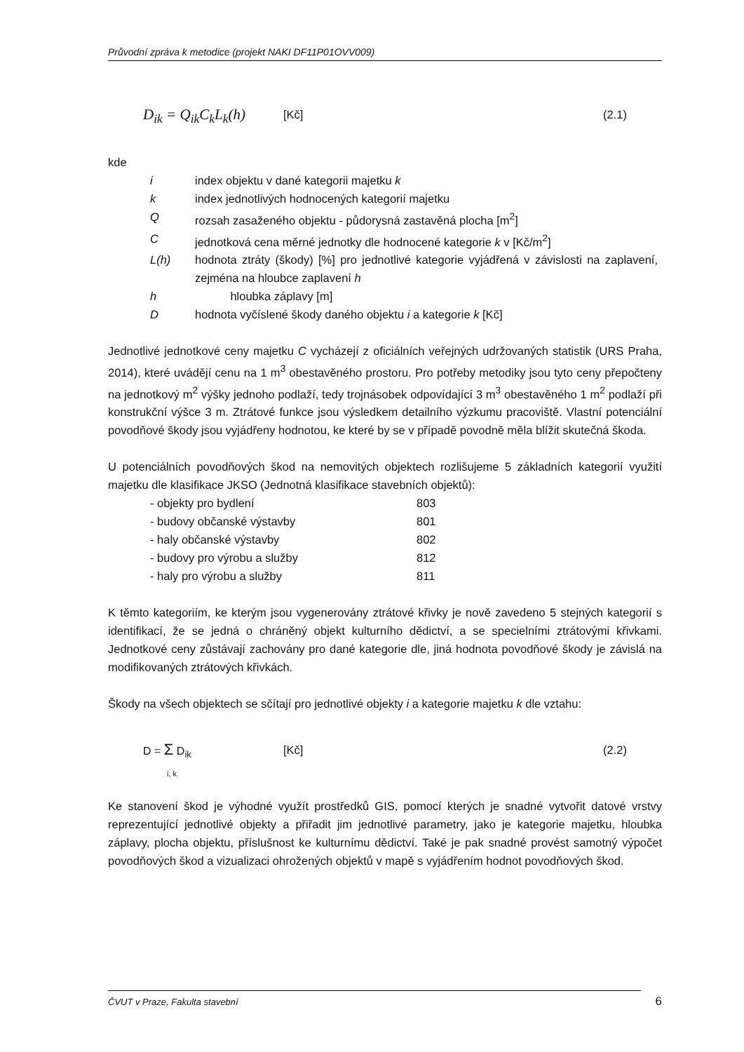Průvodní zpráva k metodice (projekt NAKI DF11P01OVV009)
D<sub>ik</sub> = Q<sub>ik</sub>C<sub>k</sub>L<sub>k</sub>(h) [Kč] (2.1)
kde
| i | index objektu v dané kategorii majetku k |
| k | index jednotlivých hodnocených kategorií majetku |
| Q | rozsah zasaženého objektu - půdorysná zastavěná plocha [m<sup>2</sup>] |
| C | jednotková cena měrné jednotky dle hodnocené kategorie k v [Kč/m<sup>2</sup>] |
| L(h) | hodnota ztráty (škody) [%] pro jednotlivé kategorie vyjádřená v závislosti na zaplavení, zejména na hloubce zaplavení h |
| h | hloubka záplavy [m] |
| D | hodnota vyčíslené škody daného objektu i a kategorie k [Kč] |
Jednotlivé jednotkové ceny majetku C vycházejí z oficiálních veřejných udržovaných statistik (URS Praha, 2014), které uvádějí cenu na 1 m<sup>3</sup> obestavěného prostoru. Pro potřeby metodiky jsou tyto ceny přepočteny na jednotkový m<sup>2</sup> výšky jednoho podlaží, tedy trojnásobek odpovídající 3 m<sup>3</sup> obestavěného 1 m<sup>2</sup> podlaží při konstrukční výšce 3 m. Ztrátové funkce jsou výsledkem detailního výzkumu pracoviště. Vlastní potenciální povodňové škody jsou vyjádřeny hodnotou, ke které by se v případě povodně měla blížit skutečná škoda.
U potenciálních povodňových škod na nemovitých objektech rozlišujeme 5 základních kategorií využití majetku dle klasifikace JKSO (Jednotná klasifikace stavebních objektů):
| - objekty pro bydlení | 803 |
| - budovy občanské výstavby | 801 |
| - haly občanské výstavby | 802 |
| - budovy pro výrobu a služby | 812 |
| - haly pro výrobu a služby | 811 |
K těmto kategoriím, ke kterým jsou vygenerovány ztrátové křivky je nově zavedeno 5 stejných kategorií s identifikací, že se jedná o chráněný objekt kulturního dědictví, a se specielními ztrátovými křivkami. Jednotkové ceny zůstávají zachovány pro dané kategorie dle, jiná hodnota povodňové škody je závislá na modifikovaných ztrátových křivkách.
Škody na všech objektech se sčítají pro jednotlivé objekty i a kategorie majetku k dle vztahu:
D = Σ D<sub>ik</sub>
i, k [Kč] (2.2)
Ke stanovení škod je výhodné využít prostředků GIS, pomocí kterých je snadné vytvořit datové vrstvy reprezentující jednotlivé objekty a přiřadit jim jednotlivé parametry, jako je kategorie majetku, hloubka záplavy, plocha objektu, příslušnost ke kulturnímu dědictví. Také je pak snadné provést samotný výpočet povodňových škod a vizualizaci ohrožených objektů v mapě s vyjádřením hodnot povodňových škod.
ČVUT v Praze, Fakulta stavební
6